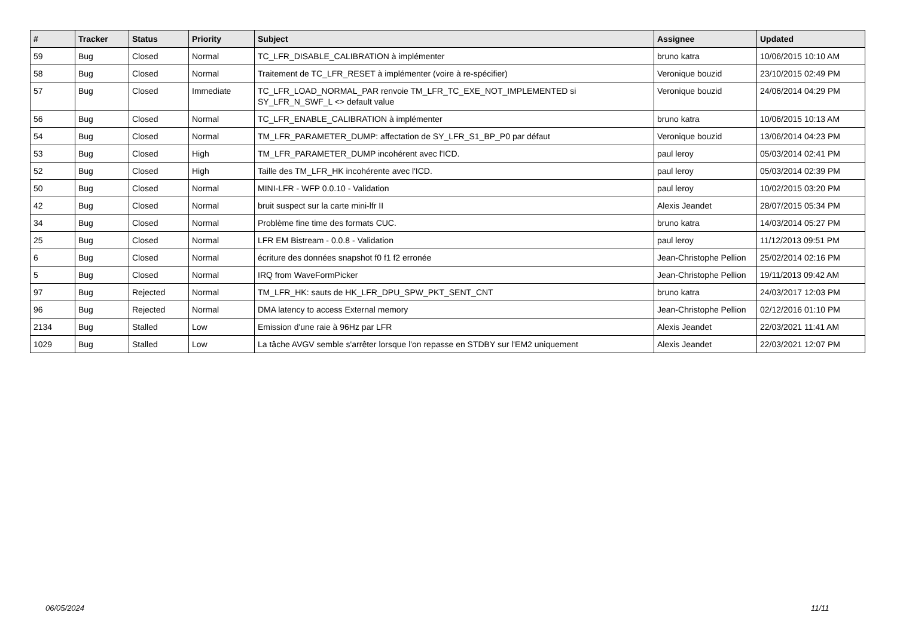| # | Tracker | Status | Priority | Subject | Assignee | Updated |
| --- | --- | --- | --- | --- | --- | --- |
| 59 | Bug | Closed | Normal | TC_LFR_DISABLE_CALIBRATION à implémenter | bruno katra | 10/06/2015 10:10 AM |
| 58 | Bug | Closed | Normal | Traitement de TC_LFR_RESET à implémenter (voire à re-spécifier) | Veronique bouzid | 23/10/2015 02:49 PM |
| 57 | Bug | Closed | Immediate | TC_LFR_LOAD_NORMAL_PAR renvoie TM_LFR_TC_EXE_NOT_IMPLEMENTED si SY_LFR_N_SWF_L <> default value | Veronique bouzid | 24/06/2014 04:29 PM |
| 56 | Bug | Closed | Normal | TC_LFR_ENABLE_CALIBRATION à implémenter | bruno katra | 10/06/2015 10:13 AM |
| 54 | Bug | Closed | Normal | TM_LFR_PARAMETER_DUMP: affectation de SY_LFR_S1_BP_P0 par défaut | Veronique bouzid | 13/06/2014 04:23 PM |
| 53 | Bug | Closed | High | TM_LFR_PARAMETER_DUMP incohérent avec l'ICD. | paul leroy | 05/03/2014 02:41 PM |
| 52 | Bug | Closed | High | Taille des TM_LFR_HK incohérente avec l'ICD. | paul leroy | 05/03/2014 02:39 PM |
| 50 | Bug | Closed | Normal | MINI-LFR - WFP 0.0.10 - Validation | paul leroy | 10/02/2015 03:20 PM |
| 42 | Bug | Closed | Normal | bruit suspect sur la carte mini-lfr II | Alexis Jeandet | 28/07/2015 05:34 PM |
| 34 | Bug | Closed | Normal | Problème fine time des formats CUC. | bruno katra | 14/03/2014 05:27 PM |
| 25 | Bug | Closed | Normal | LFR EM Bistream - 0.0.8 - Validation | paul leroy | 11/12/2013 09:51 PM |
| 6 | Bug | Closed | Normal | écriture des données snapshot f0 f1 f2 erronée | Jean-Christophe Pellion | 25/02/2014 02:16 PM |
| 5 | Bug | Closed | Normal | IRQ from WaveFormPicker | Jean-Christophe Pellion | 19/11/2013 09:42 AM |
| 97 | Bug | Rejected | Normal | TM_LFR_HK: sauts de HK_LFR_DPU_SPW_PKT_SENT_CNT | bruno katra | 24/03/2017 12:03 PM |
| 96 | Bug | Rejected | Normal | DMA latency to access External memory | Jean-Christophe Pellion | 02/12/2016 01:10 PM |
| 2134 | Bug | Stalled | Low | Emission d'une raie à 96Hz par LFR | Alexis Jeandet | 22/03/2021 11:41 AM |
| 1029 | Bug | Stalled | Low | La tâche AVGV semble s'arrêter lorsque l'on repasse en STDBY sur l'EM2 uniquement | Alexis Jeandet | 22/03/2021 12:07 PM |
06/05/2024 11/11